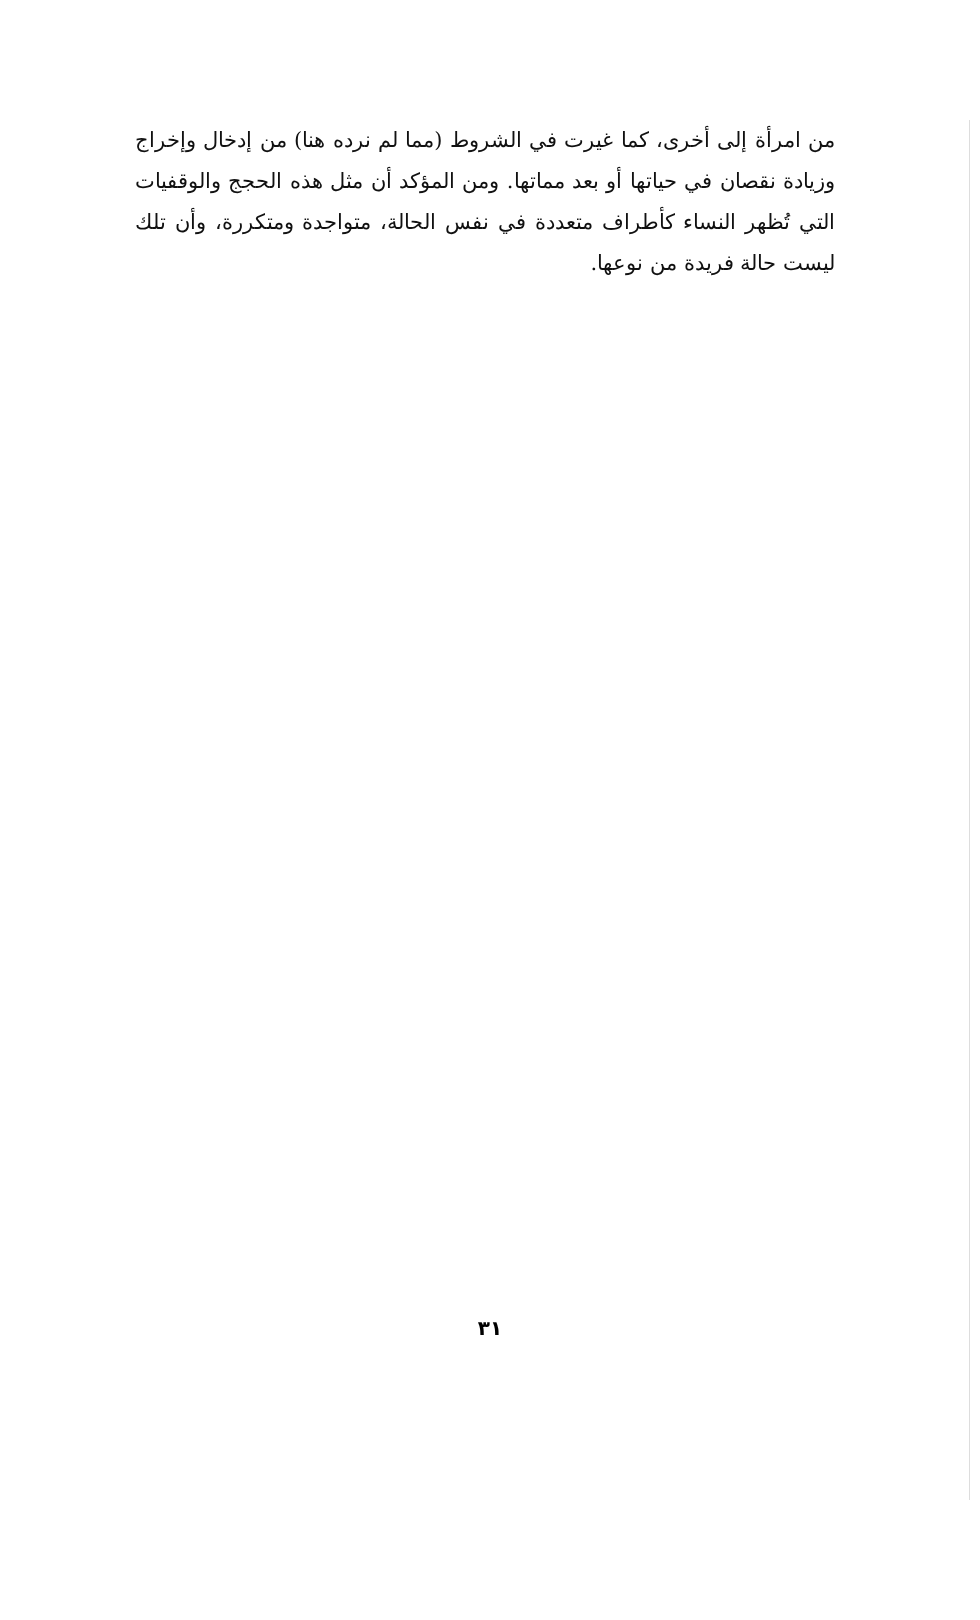من امرأة إلى أخرى، كما غيرت في الشروط (مما لم نرده هنا) من إدخال وإخراج وزيادة نقصان في حياتها أو بعد مماتها. ومن المؤكد أن مثل هذه الحجج والوقفيات التي تُظهر النساء كأطراف متعددة في نفس الحالة، متواجدة ومتكررة، وأن تلك ليست حالة فريدة من نوعها.
٣١